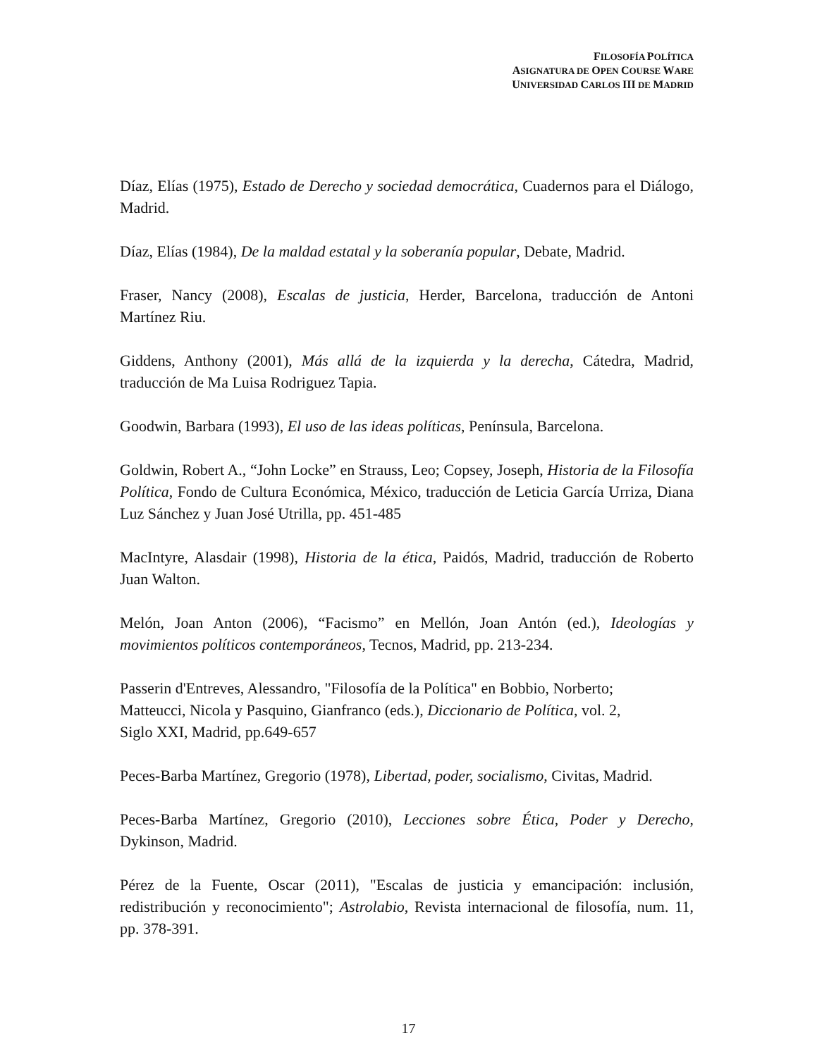FILOSOFÍA POLÍTICA
ASIGNATURA DE OPEN COURSE WARE
UNIVERSIDAD CARLOS III DE MADRID
Díaz, Elías (1975), Estado de Derecho y sociedad democrática, Cuadernos para el Diálogo, Madrid.
Díaz, Elías (1984), De la maldad estatal y la soberanía popular, Debate, Madrid.
Fraser, Nancy (2008), Escalas de justicia, Herder, Barcelona, traducción de Antoni Martínez Riu.
Giddens, Anthony (2001), Más allá de la izquierda y la derecha, Cátedra, Madrid, traducción de Ma Luisa Rodriguez Tapia.
Goodwin, Barbara (1993), El uso de las ideas políticas, Península, Barcelona.
Goldwin, Robert A., “John Locke” en Strauss, Leo; Copsey, Joseph, Historia de la Filosofía Política, Fondo de Cultura Económica, México, traducción de Leticia García Urriza, Diana Luz Sánchez y Juan José Utrilla, pp. 451-485
MacIntyre, Alasdair (1998), Historia de la ética, Paidós, Madrid, traducción de Roberto Juan Walton.
Melón, Joan Anton (2006), “Facismo” en Mellón, Joan Antón (ed.), Ideologías y movimientos políticos contemporáneos, Tecnos, Madrid, pp. 213-234.
Passerin d'Entreves, Alessandro, "Filosofía de la Política" en Bobbio, Norberto;
Matteucci, Nicola y Pasquino, Gianfranco (eds.), Diccionario de Política, vol. 2,
Siglo XXI, Madrid, pp.649-657
Peces-Barba Martínez, Gregorio (1978), Libertad, poder, socialismo, Civitas, Madrid.
Peces-Barba Martínez, Gregorio (2010), Lecciones sobre Ética, Poder y Derecho, Dykinson, Madrid.
Pérez de la Fuente, Oscar (2011), "Escalas de justicia y emancipación: inclusión, redistribución y reconocimiento"; Astrolabio, Revista internacional de filosofía, num. 11, pp. 378-391.
17